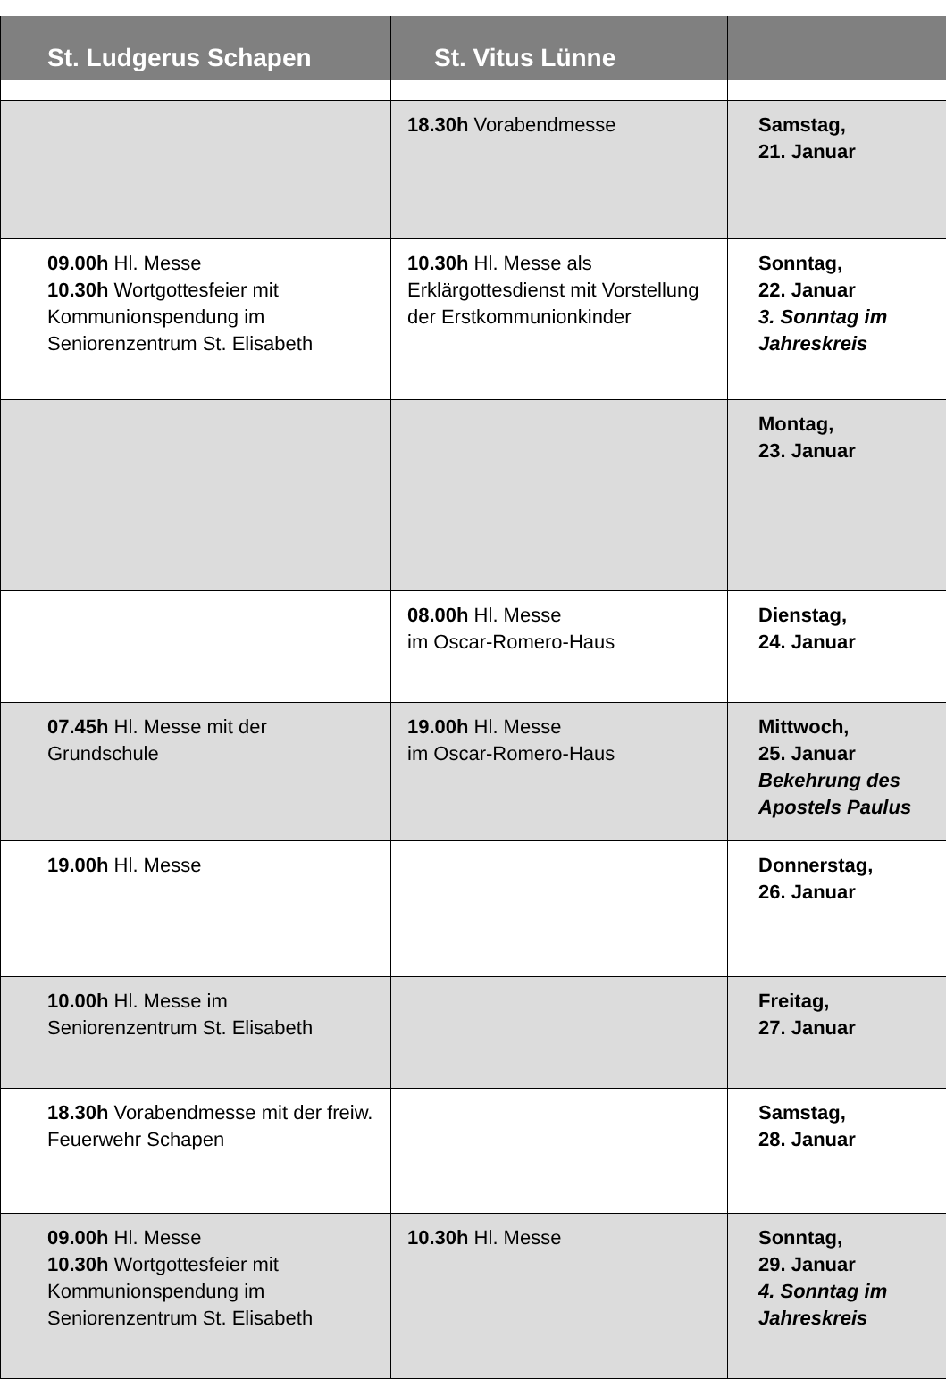| St. Ludgerus Schapen | St. Vitus Lünne | |
| --- | --- | --- |
| | 18.30h Vorabendmesse | Samstag, 21. Januar |
| 09.00h Hl. Messe 10.30h Wortgottesfeier mit Kommunionspendung im Seniorenzentrum St. Elisabeth | 10.30h Hl. Messe als Erklärgottesdienst mit Vorstellung der Erstkommunionkinder | Sonntag, 22. Januar 3. Sonntag im Jahreskreis |
| | | Montag, 23. Januar |
| | 08.00h Hl. Messe im Oscar-Romero-Haus | Dienstag, 24. Januar |
| 07.45h Hl. Messe mit der Grundschule | 19.00h Hl. Messe im Oscar-Romero-Haus | Mittwoch, 25. Januar Bekehrung des Apostels Paulus |
| 19.00h Hl. Messe | | Donnerstag, 26. Januar |
| 10.00h Hl. Messe im Seniorenzentrum St. Elisabeth | | Freitag, 27. Januar |
| 18.30h Vorabendmesse mit der freiw. Feuerwehr Schapen | | Samstag, 28. Januar |
| 09.00h Hl. Messe 10.30h Wortgottesfeier mit Kommunionspendung im Seniorenzentrum St. Elisabeth | 10.30h Hl. Messe | Sonntag, 29. Januar 4. Sonntag im Jahreskreis |